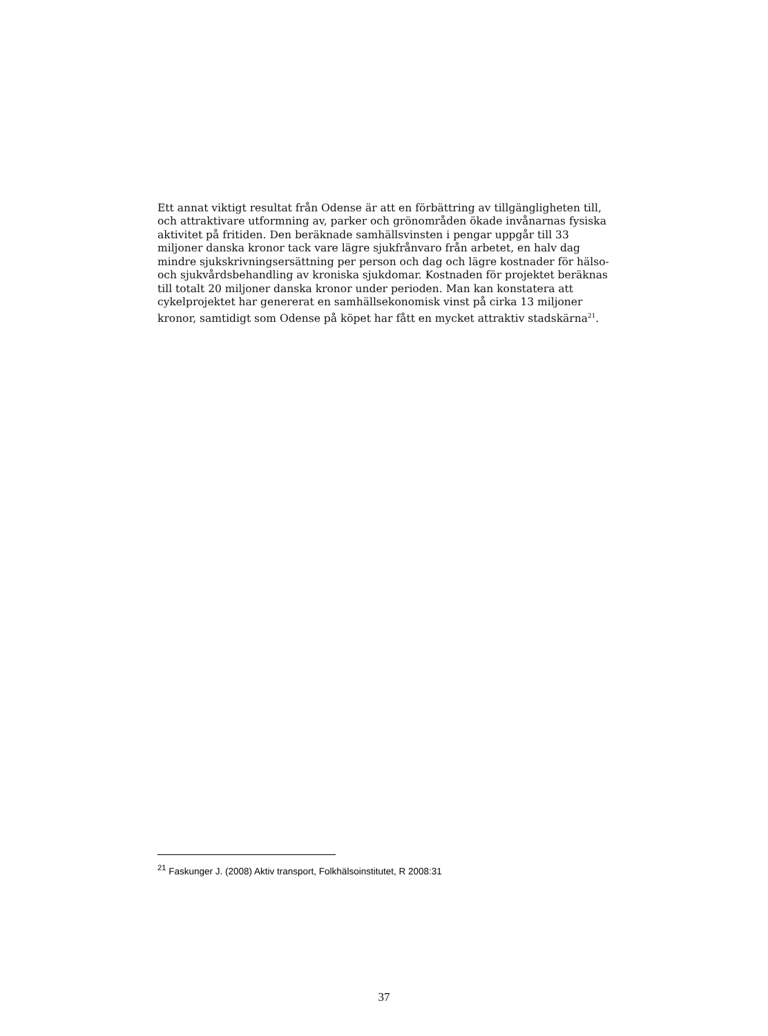Ett annat viktigt resultat från Odense är att en förbättring av tillgängligheten till, och attraktivare utformning av, parker och grönområden ökade invånarnas fysiska aktivitet på fritiden. Den beräknade samhällsvinsten i pengar uppgår till 33 miljoner danska kronor tack vare lägre sjukfrånvaro från arbetet, en halv dag mindre sjukskrivningsersättning per person och dag och lägre kostnader för hälso- och sjukvårdsbehandling av kroniska sjukdomar. Kostnaden för projektet beräknas till totalt 20 miljoner danska kronor under perioden. Man kan konstatera att cykelprojektet har genererat en samhällsekonomisk vinst på cirka 13 miljoner kronor, samtidigt som Odense på köpet har fått en mycket attraktiv stadskärna<sup>21</sup>.
<sup>21</sup> Faskunger J. (2008) Aktiv transport, Folkhälsoinstitutet, R 2008:31
37